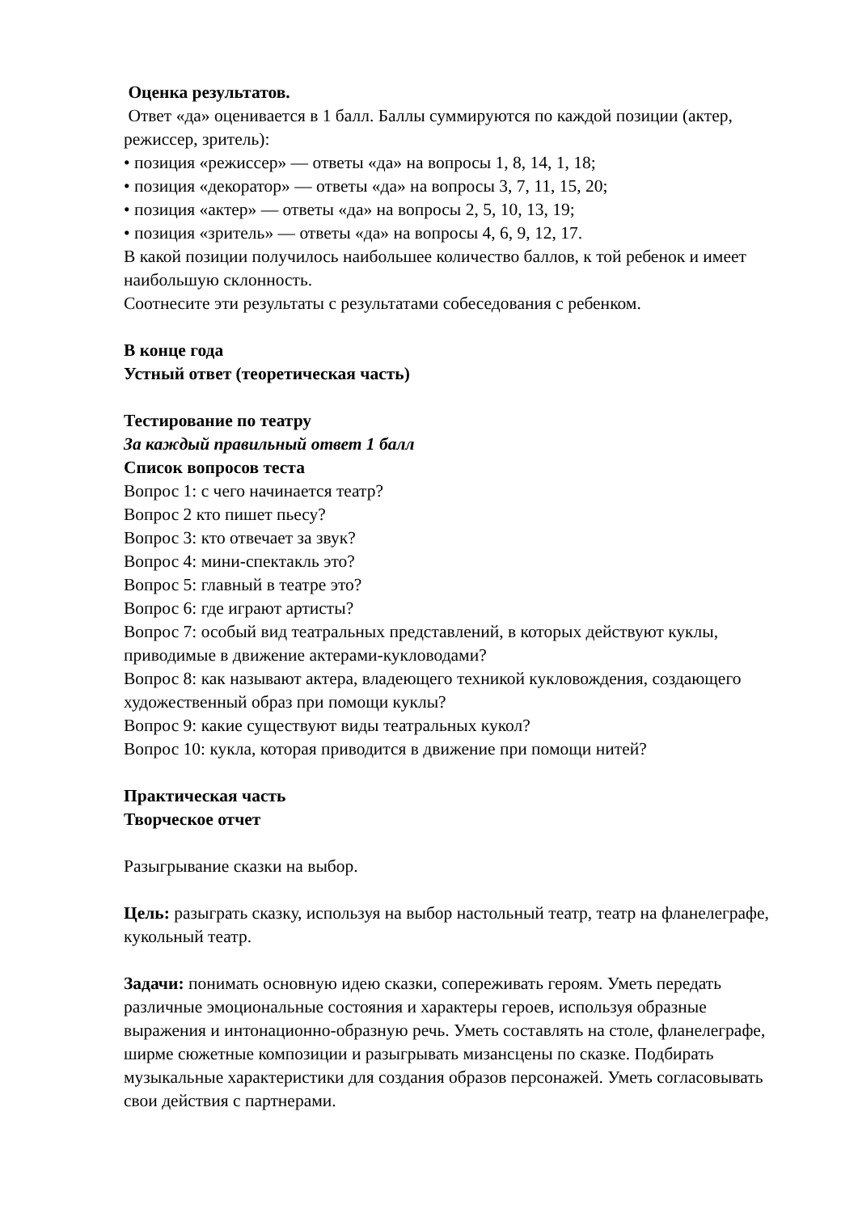Оценка результатов.
Ответ «да» оценивается в 1 балл. Баллы суммируются по каждой позиции (актер, режиссер, зритель):
• позиция «режиссер» — ответы «да» на вопросы 1, 8, 14, 1, 18;
• позиция «декоратор» — ответы «да» на вопросы 3, 7, 11, 15, 20;
• позиция «актер» — ответы «да» на вопросы 2, 5, 10, 13, 19;
• позиция «зритель» — ответы «да» на вопросы 4, 6, 9, 12, 17.
В какой позиции получилось наибольшее количество баллов, к той ребенок и имеет наибольшую склонность.
Соотнесите эти результаты с результатами собеседования с ребенком.
В конце года
Устный ответ (теоретическая часть)
Тестирование по театру
За каждый правильный ответ 1 балл
Список вопросов теста
Вопрос 1: с чего начинается театр?
Вопрос 2 кто пишет пьесу?
Вопрос 3: кто отвечает за звук?
Вопрос 4: мини-спектакль это?
Вопрос 5: главный в театре это?
Вопрос 6: где играют артисты?
Вопрос 7: особый вид театральных представлений, в которых действуют куклы, приводимые в движение актерами-кукловодами?
Вопрос 8: как называют актера, владеющего техникой кукловождения, создающего художественный образ при помощи куклы?
Вопрос 9: какие существуют виды театральных кукол?
Вопрос 10: кукла, которая приводится в движение при помощи нитей?
Практическая часть
Творческое отчет
Разыгрывание сказки на выбор.
Цель: разыграть сказку, используя на выбор настольный театр, театр на фланелеграфе, кукольный театр.
Задачи: понимать основную идею сказки, сопереживать героям. Уметь передать различные эмоциональные состояния и характеры героев, используя образные выражения и интонационно-образную речь. Уметь составлять на столе, фланелеграфе, ширме сюжетные композиции и разыгрывать мизансцены по сказке. Подбирать музыкальные характеристики для создания образов персонажей. Уметь согласовывать свои действия с партнерами.